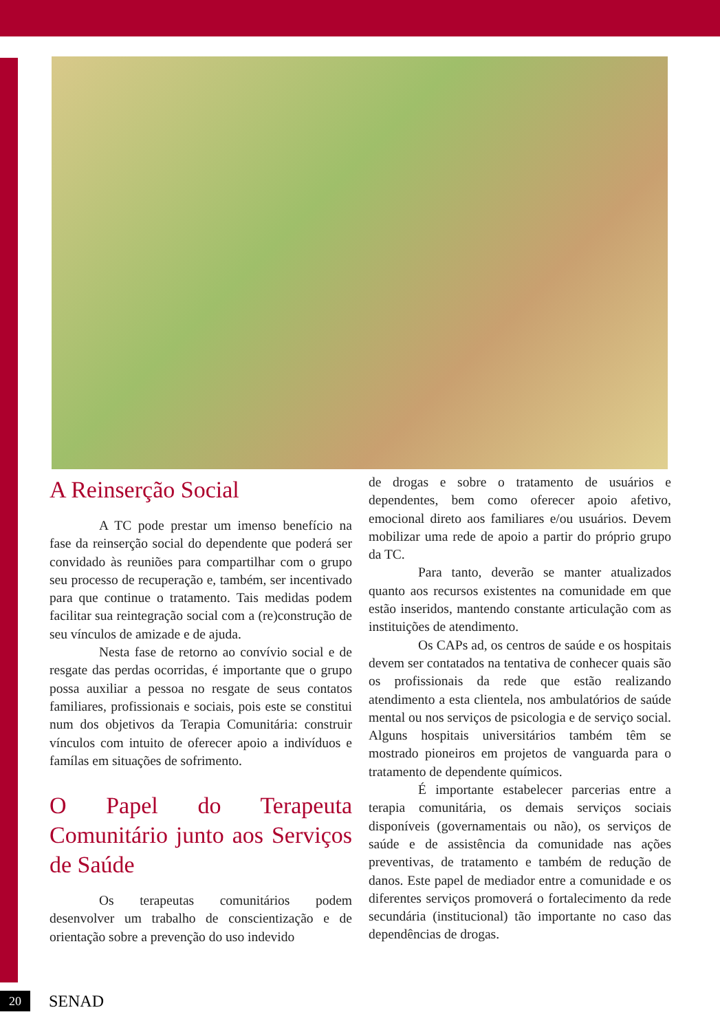A Reinserção Social
A TC pode prestar um imenso benefício na fase da reinserção social do dependente que poderá ser convidado às reuniões para compartilhar com o grupo seu processo de recuperação e, também, ser incentivado para que continue o tratamento. Tais medidas podem facilitar sua reintegração social com a (re)construção de seu vínculos de amizade e de ajuda.
Nesta fase de retorno ao convívio social e de resgate das perdas ocorridas, é importante que o grupo possa auxiliar a pessoa no resgate de seus contatos familiares, profissionais e sociais, pois este se constitui num dos objetivos da Terapia Comunitária: construir vínculos com intuito de oferecer apoio a indivíduos e famílas em situações de sofrimento.
O Papel do Terapeuta Comunitário junto aos Serviços de Saúde
Os terapeutas comunitários podem desenvolver um trabalho de conscientização e de orientação sobre a prevenção do uso indevido
de drogas e sobre o tratamento de usuários e dependentes, bem como oferecer apoio afetivo, emocional direto aos familiares e/ou usuários. Devem mobilizar uma rede de apoio a partir do próprio grupo da TC.
Para tanto, deverão se manter atualizados quanto aos recursos existentes na comunidade em que estão inseridos, mantendo constante articulação com as instituições de atendimento.
Os CAPs ad, os centros de saúde e os hospitais devem ser contatados na tentativa de conhecer quais são os profissionais da rede que estão realizando atendimento a esta clientela, nos ambulatórios de saúde mental ou nos serviços de psicologia e de serviço social. Alguns hospitais universitários também têm se mostrado pioneiros em projetos de vanguarda para o tratamento de dependente químicos.
É importante estabelecer parcerias entre a terapia comunitária, os demais serviços sociais disponíveis (governamentais ou não), os serviços de saúde e de assistência da comunidade nas ações preventivas, de tratamento e também de redução de danos. Este papel de mediador entre a comunidade e os diferentes serviços promoverá o fortalecimento da rede secundária (institucional) tão importante no caso das dependências de drogas.
20
SENAD